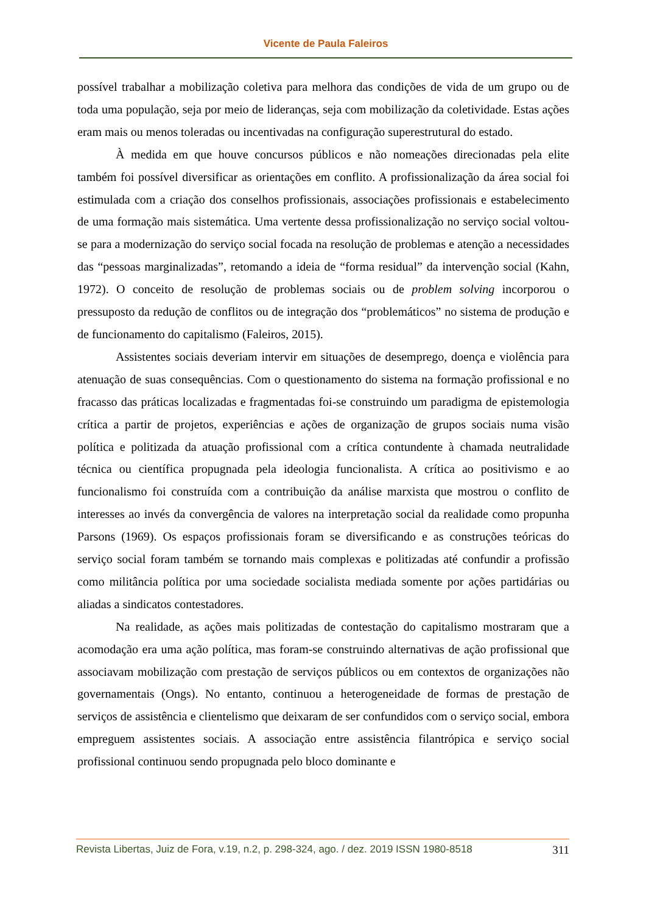Vicente de Paula Faleiros
possível trabalhar a mobilização coletiva para melhora das condições de vida de um grupo ou de toda uma população, seja por meio de lideranças, seja com mobilização da coletividade. Estas ações eram mais ou menos toleradas ou incentivadas na configuração superestrutural do estado.
À medida em que houve concursos públicos e não nomeações direcionadas pela elite também foi possível diversificar as orientações em conflito. A profissionalização da área social foi estimulada com a criação dos conselhos profissionais, associações profissionais e estabelecimento de uma formação mais sistemática. Uma vertente dessa profissionalização no serviço social voltou-se para a modernização do serviço social focada na resolução de problemas e atenção a necessidades das “pessoas marginalizadas”, retomando a ideia de “forma residual” da intervenção social (Kahn, 1972). O conceito de resolução de problemas sociais ou de problem solving incorporou o pressuposto da redução de conflitos ou de integração dos “problemáticos” no sistema de produção e de funcionamento do capitalismo (Faleiros, 2015).
Assistentes sociais deveriam intervir em situações de desemprego, doença e violência para atenuação de suas consequências. Com o questionamento do sistema na formação profissional e no fracasso das práticas localizadas e fragmentadas foi-se construindo um paradigma de epistemologia crítica a partir de projetos, experiências e ações de organização de grupos sociais numa visão política e politizada da atuação profissional com a crítica contundente à chamada neutralidade técnica ou científica propugnada pela ideologia funcionalista. A crítica ao positivismo e ao funcionalismo foi construída com a contribuição da análise marxista que mostrou o conflito de interesses ao invés da convergência de valores na interpretação social da realidade como propunha Parsons (1969). Os espaços profissionais foram se diversificando e as construções teóricas do serviço social foram também se tornando mais complexas e politizadas até confundir a profissão como militância política por uma sociedade socialista mediada somente por ações partidárias ou aliadas a sindicatos contestadores.
Na realidade, as ações mais politizadas de contestação do capitalismo mostraram que a acomodação era uma ação política, mas foram-se construindo alternativas de ação profissional que associavam mobilização com prestação de serviços públicos ou em contextos de organizações não governamentais (Ongs). No entanto, continuou a heterogeneidade de formas de prestação de serviços de assistência e clientelismo que deixaram de ser confundidos com o serviço social, embora empreguem assistentes sociais. A associação entre assistência filantrópica e serviço social profissional continuou sendo propugnada pelo bloco dominante e
Revista Libertas, Juiz de Fora, v.19, n.2, p. 298-324, ago. / dez. 2019 ISSN 1980-8518 311